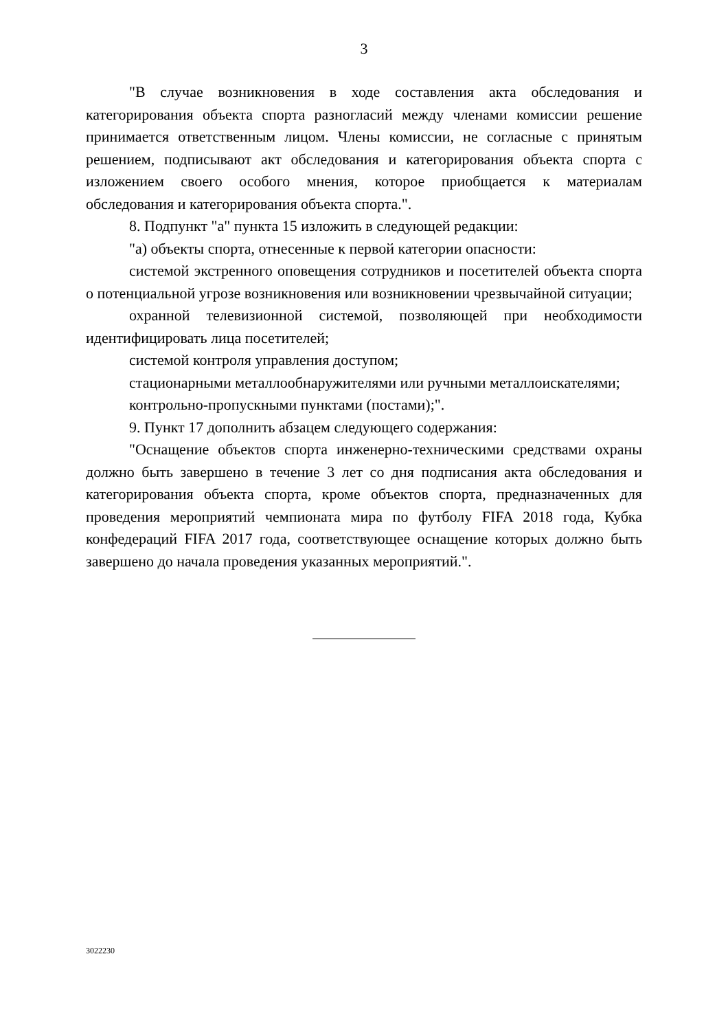3
"В случае возникновения в ходе составления акта обследования и категорирования объекта спорта разногласий между членами комиссии решение принимается ответственным лицом. Члены комиссии, не согласные с принятым решением, подписывают акт обследования и категорирования объекта спорта с изложением своего особого мнения, которое приобщается к материалам обследования и категорирования объекта спорта.".
8. Подпункт "а" пункта 15 изложить в следующей редакции:
"а) объекты спорта, отнесенные к первой категории опасности:
системой экстренного оповещения сотрудников и посетителей объекта спорта о потенциальной угрозе возникновения или возникновении чрезвычайной ситуации;
охранной телевизионной системой, позволяющей при необходимости идентифицировать лица посетителей;
системой контроля управления доступом;
стационарными металлообнаружителями или ручными металлоискателями;
контрольно-пропускными пунктами (постами);".
9. Пункт 17 дополнить абзацем следующего содержания:
"Оснащение объектов спорта инженерно-техническими средствами охраны должно быть завершено в течение 3 лет со дня подписания акта обследования и категорирования объекта спорта, кроме объектов спорта, предназначенных для проведения мероприятий чемпионата мира по футболу FIFA 2018 года, Кубка конфедераций FIFA 2017 года, соответствующее оснащение которых должно быть завершено до начала проведения указанных мероприятий.".
3022230